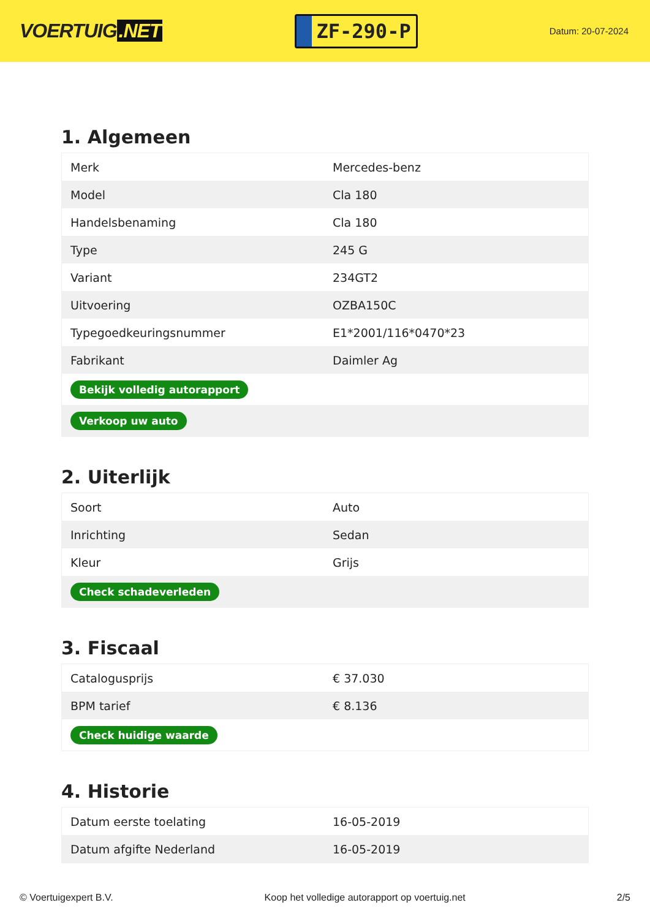VOERTUIG.NET
ZF-290-P
Datum: 20-07-2024
1. Algemeen
| Merk | Mercedes-benz |
| Model | Cla 180 |
| Handelsbenaming | Cla 180 |
| Type | 245 G |
| Variant | 234GT2 |
| Uitvoering | OZBA150C |
| Typegoedkeuringsnummer | E1*2001/116*0470*23 |
| Fabrikant | Daimler Ag |
| Bekijk volledig autorapport | |
| Verkoop uw auto | |
2. Uiterlijk
| Soort | Auto |
| Inrichting | Sedan |
| Kleur | Grijs |
| Check schadeverleden | |
3. Fiscaal
| Catalogusprijs | € 37.030 |
| BPM tarief | € 8.136 |
| Check huidige waarde | |
4. Historie
| Datum eerste toelating | 16-05-2019 |
| Datum afgifte Nederland | 16-05-2019 |
© Voertuigexpert B.V. Koop het volledige autorapport op voertuig.net 2/5